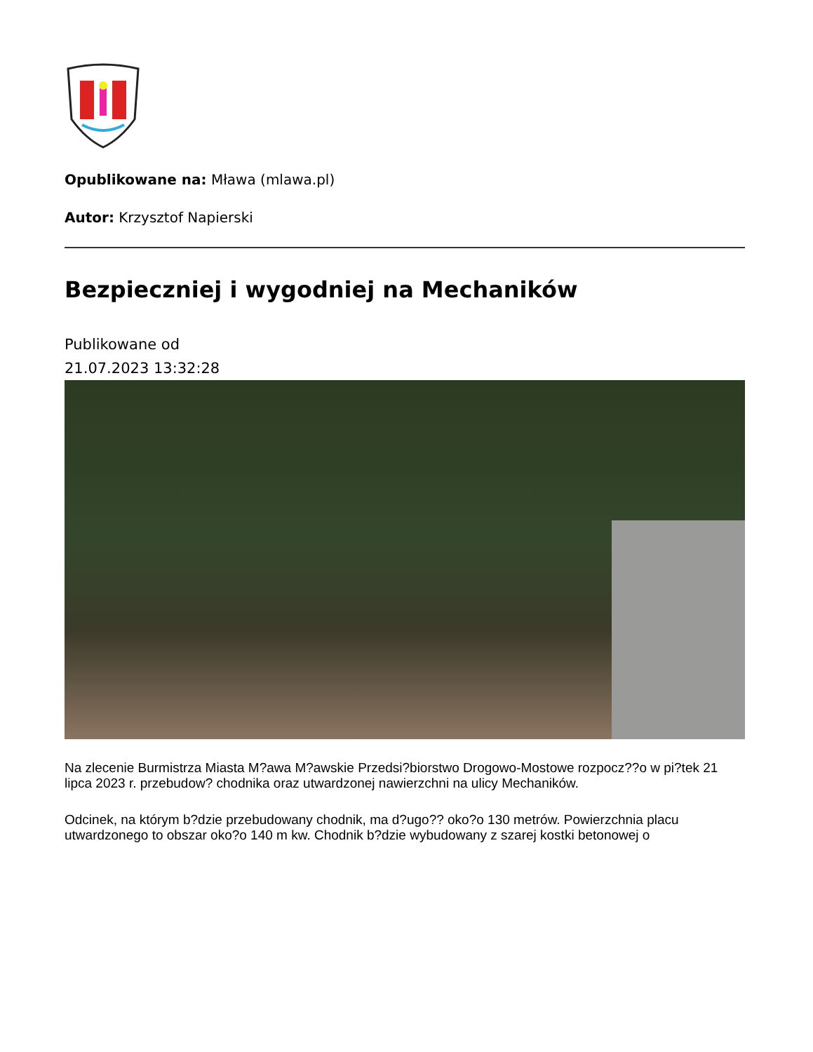Opublikowane na: Mława (mlawa.pl)
Autor: Krzysztof Napierski
Bezpieczniej i wygodniej na Mechaników
Publikowane od
21.07.2023 13:32:28
Na zlecenie Burmistrza Miasta M?awa M?awskie Przedsi?biorstwo Drogowo-Mostowe rozpocz??o w pi?tek 21 lipca 2023 r. przebudow? chodnika oraz utwardzonej nawierzchni na ulicy Mechaników.
Odcinek, na którym b?dzie przebudowany chodnik, ma d?ugo?? oko?o 130 metrów. Powierzchnia placu utwardzonego to obszar oko?o 140 m kw. Chodnik b?dzie wybudowany z szarej kostki betonowej o